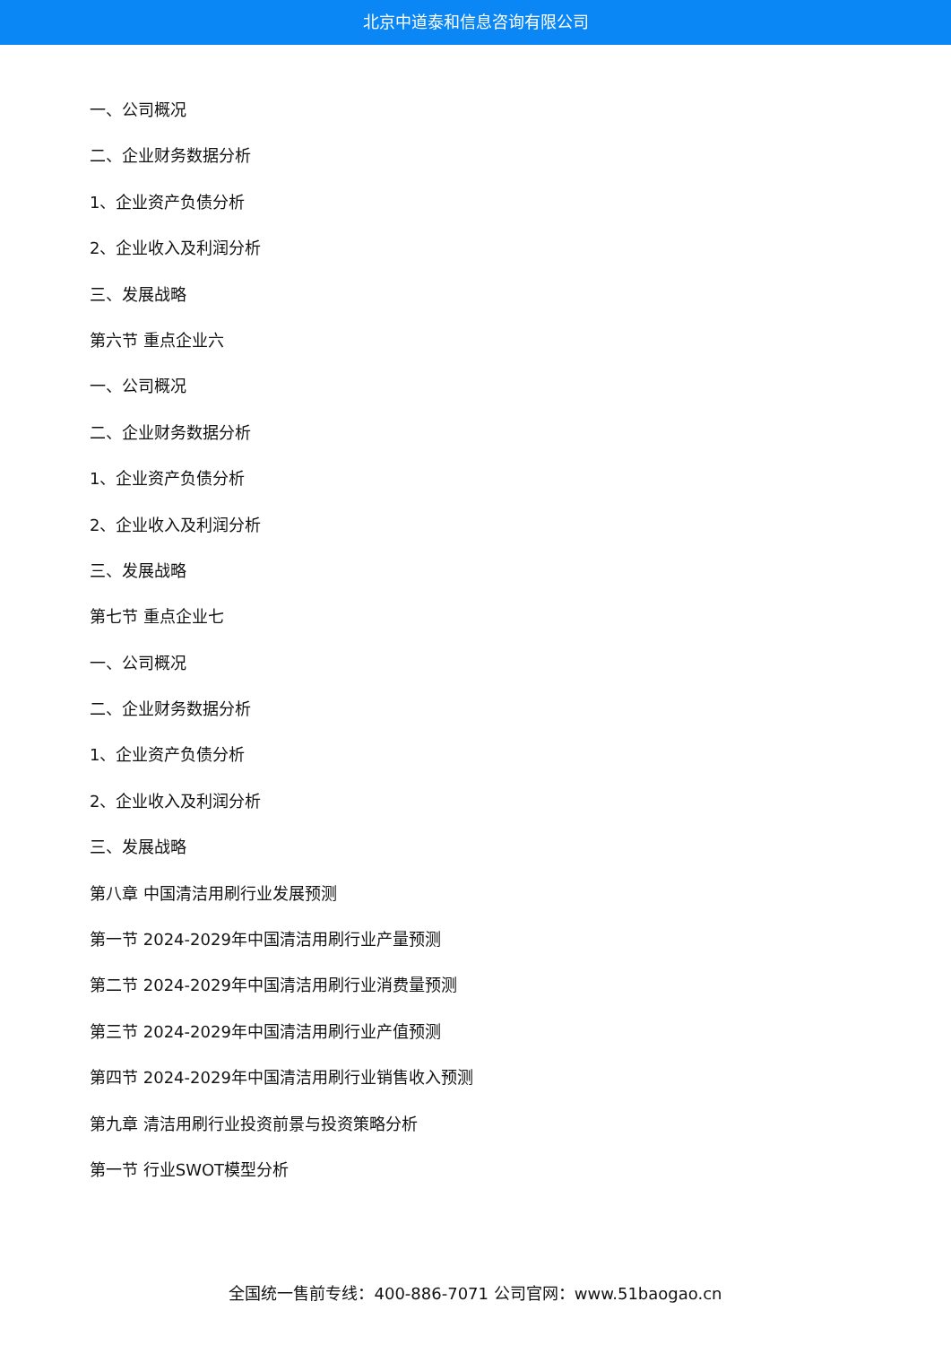北京中道泰和信息咨询有限公司
一、公司概况
二、企业财务数据分析
1、企业资产负债分析
2、企业收入及利润分析
三、发展战略
第六节 重点企业六
一、公司概况
二、企业财务数据分析
1、企业资产负债分析
2、企业收入及利润分析
三、发展战略
第七节 重点企业七
一、公司概况
二、企业财务数据分析
1、企业资产负债分析
2、企业收入及利润分析
三、发展战略
第八章 中国清洁用刷行业发展预测
第一节 2024-2029年中国清洁用刷行业产量预测
第二节 2024-2029年中国清洁用刷行业消费量预测
第三节 2024-2029年中国清洁用刷行业产值预测
第四节 2024-2029年中国清洁用刷行业销售收入预测
第九章 清洁用刷行业投资前景与投资策略分析
第一节 行业SWOT模型分析
全国统一售前专线：400-886-7071 公司官网：www.51baogao.cn